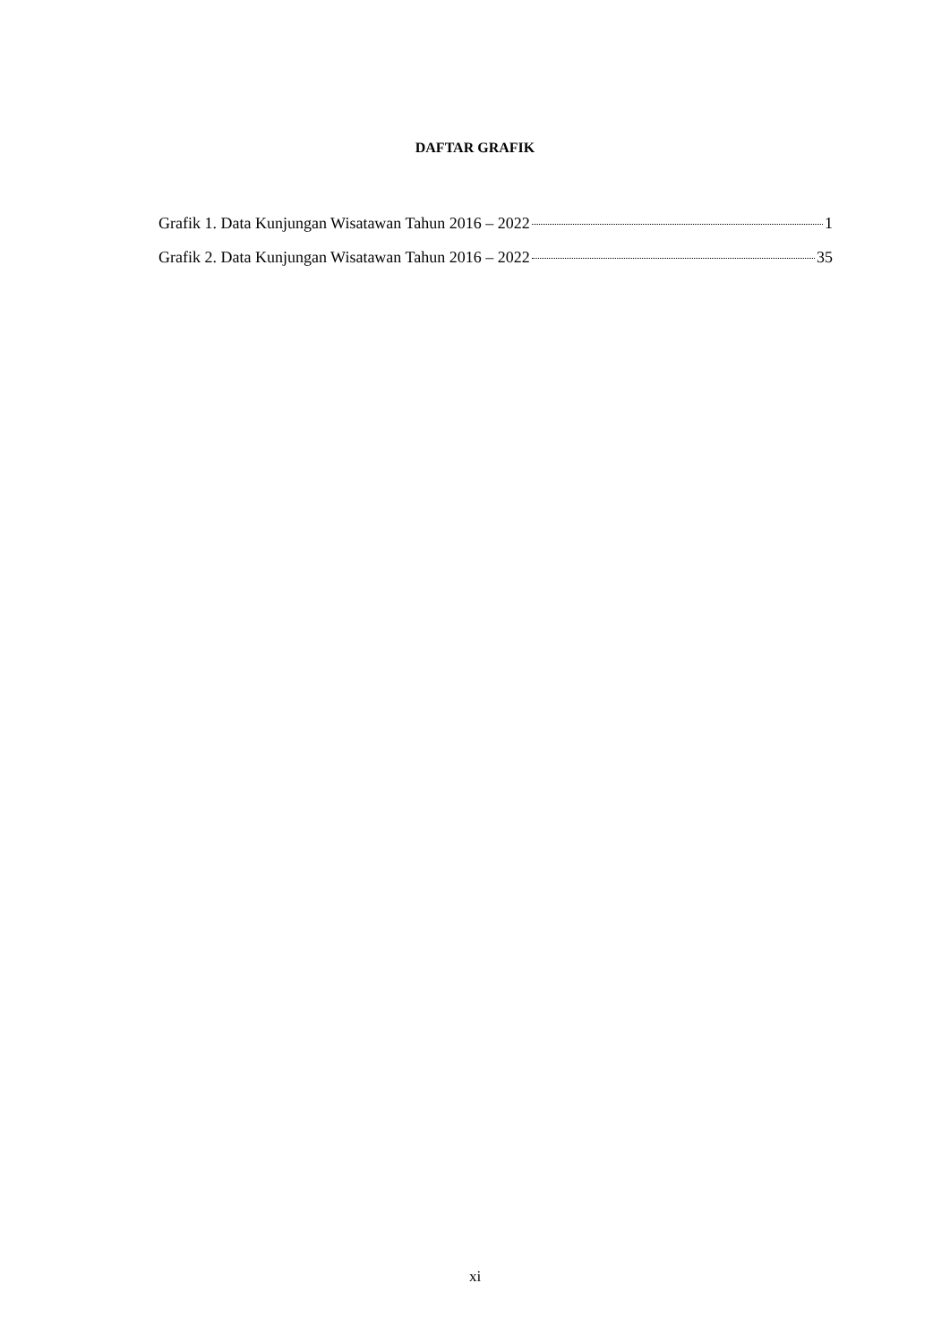DAFTAR GRAFIK
Grafik 1. Data Kunjungan Wisatawan Tahun 2016 – 2022 1
Grafik 2. Data Kunjungan Wisatawan Tahun 2016 – 2022 35
xi